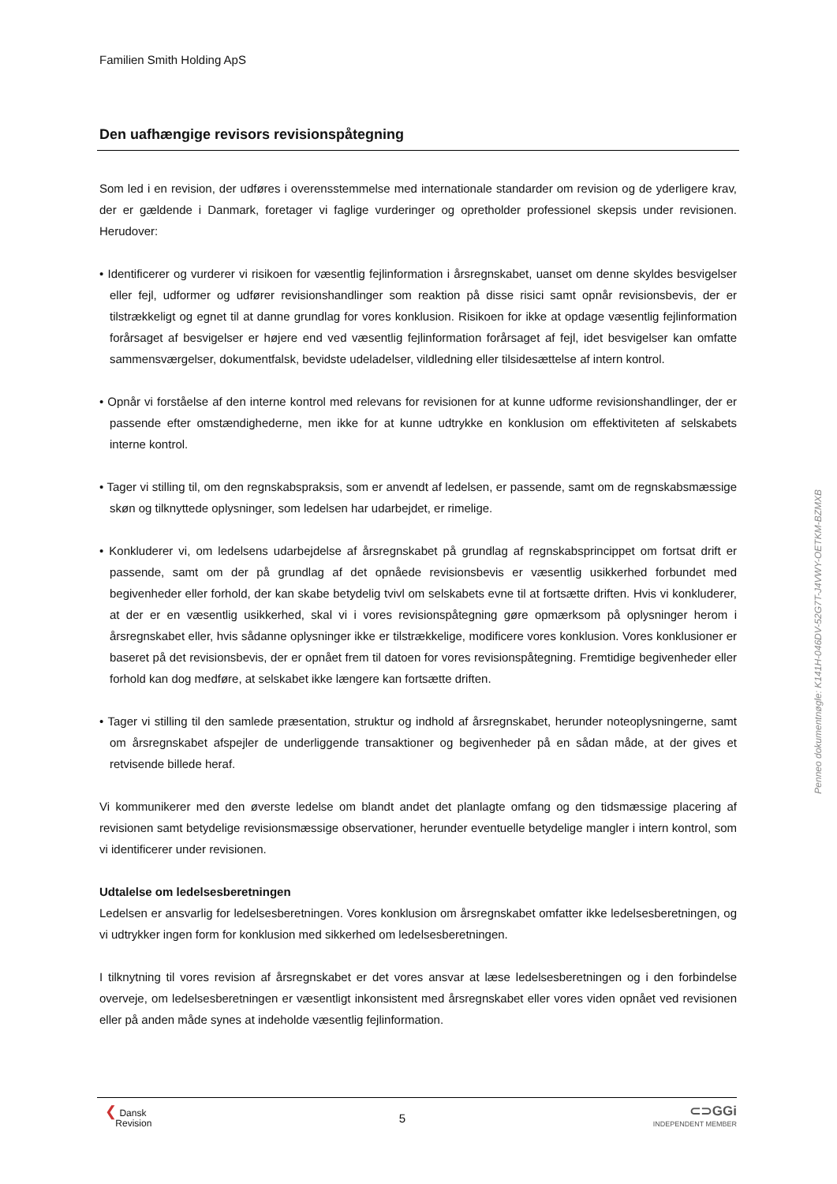Familien Smith Holding ApS
Den uafhængige revisors revisionspåtegning
Som led i en revision, der udføres i overensstemmelse med internationale standarder om revision og de yderligere krav, der er gældende i Danmark, foretager vi faglige vurderinger og opretholder professionel skepsis under revisionen. Herudover:
• Identificerer og vurderer vi risikoen for væsentlig fejlinformation i årsregnskabet, uanset om denne skyldes besvigelser eller fejl, udformer og udfører revisionshandlinger som reaktion på disse risici samt opnår revisionsbevis, der er tilstrækkeligt og egnet til at danne grundlag for vores konklusion. Risikoen for ikke at opdage væsentlig fejlinformation forårsaget af besvigelser er højere end ved væsentlig fejlinformation forårsaget af fejl, idet besvigelser kan omfatte sammensværgelser, dokumentfalsk, bevidste udeladelser, vildledning eller tilsidesættelse af intern kontrol.
• Opnår vi forståelse af den interne kontrol med relevans for revisionen for at kunne udforme revisionshandlinger, der er passende efter omstændighederne, men ikke for at kunne udtrykke en konklusion om effektiviteten af selskabets interne kontrol.
• Tager vi stilling til, om den regnskabspraksis, som er anvendt af ledelsen, er passende, samt om de regnskabsmæssige skøn og tilknyttede oplysninger, som ledelsen har udarbejdet, er rimelige.
• Konkluderer vi, om ledelsens udarbejdelse af årsregnskabet på grundlag af regnskabsprincippet om fortsat drift er passende, samt om der på grundlag af det opnåede revisionsbevis er væsentlig usikkerhed forbundet med begivenheder eller forhold, der kan skabe betydelig tvivl om selskabets evne til at fortsætte driften. Hvis vi konkluderer, at der er en væsentlig usikkerhed, skal vi i vores revisionspåtegning gøre opmærksom på oplysninger herom i årsregnskabet eller, hvis sådanne oplysninger ikke er tilstrækkelige, modificere vores konklusion. Vores konklusioner er baseret på det revisionsbevis, der er opnået frem til datoen for vores revisionspåtegning. Fremtidige begivenheder eller forhold kan dog medføre, at selskabet ikke længere kan fortsætte driften.
• Tager vi stilling til den samlede præsentation, struktur og indhold af årsregnskabet, herunder noteoplysningerne, samt om årsregnskabet afspejler de underliggende transaktioner og begivenheder på en sådan måde, at der gives et retvisende billede heraf.
Vi kommunikerer med den øverste ledelse om blandt andet det planlagte omfang og den tidsmæssige placering af revisionen samt betydelige revisionsmæssige observationer, herunder eventuelle betydelige mangler i intern kontrol, som vi identificerer under revisionen.
Udtalelse om ledelsesberetningen
Ledelsen er ansvarlig for ledelsesberetningen. Vores konklusion om årsregnskabet omfatter ikke ledelsesberetningen, og vi udtrykker ingen form for konklusion med sikkerhed om ledelsesberetningen.
I tilknytning til vores revision af årsregnskabet er det vores ansvar at læse ledelsesberetningen og i den forbindelse overveje, om ledelsesberetningen er væsentligt inkonsistent med årsregnskabet eller vores viden opnået ved revisionen eller på anden måde synes at indeholde væsentlig fejlinformation.
❮ Dansk
Revision
5
⊂⊃GGi
INDEPENDENT MEMBER
Penneo dokumentnøgle: K141H-046DV-52G7T-J4VWY-OETKM-BZMXB